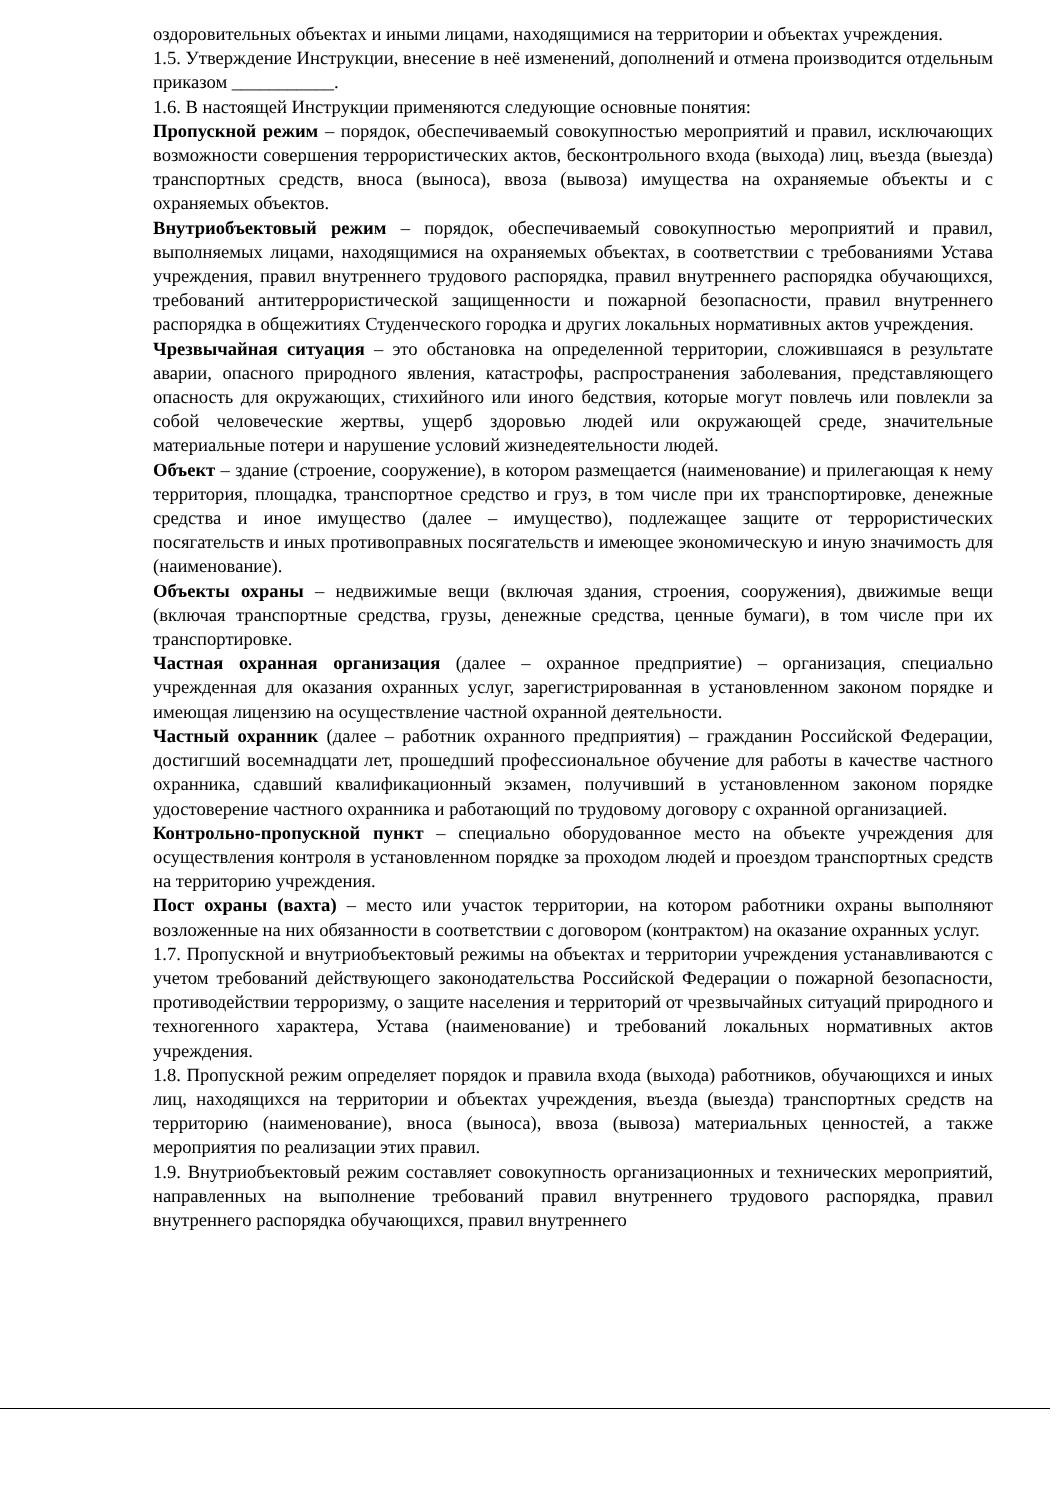оздоровительных объектах и иными лицами, находящимися на территории и объектах учреждения.
1.5. Утверждение Инструкции, внесение в неё изменений, дополнений и отмена производится отдельным приказом ___________.
1.6. В настоящей Инструкции применяются следующие основные понятия:
Пропускной режим – порядок, обеспечиваемый совокупностью мероприятий и правил, исключающих возможности совершения террористических актов, бесконтрольного входа (выхода) лиц, въезда (выезда) транспортных средств, вноса (выноса), ввоза (вывоза) имущества на охраняемые объекты и с охраняемых объектов.
Внутриобъектовый режим – порядок, обеспечиваемый совокупностью мероприятий и правил, выполняемых лицами, находящимися на охраняемых объектах, в соответствии с требованиями Устава учреждения, правил внутреннего трудового распорядка, правил внутреннего распорядка обучающихся, требований антитеррористической защищенности и пожарной безопасности, правил внутреннего распорядка в общежитиях Студенческого городка и других локальных нормативных актов учреждения.
Чрезвычайная ситуация – это обстановка на определенной территории, сложившаяся в результате аварии, опасного природного явления, катастрофы, распространения заболевания, представляющего опасность для окружающих, стихийного или иного бедствия, которые могут повлечь или повлекли за собой человеческие жертвы, ущерб здоровью людей или окружающей среде, значительные материальные потери и нарушение условий жизнедеятельности людей.
Объект – здание (строение, сооружение), в котором размещается (наименование) и прилегающая к нему территория, площадка, транспортное средство и груз, в том числе при их транспортировке, денежные средства и иное имущество (далее – имущество), подлежащее защите от террористических посягательств и иных противоправных посягательств и имеющее экономическую и иную значимость для (наименование).
Объекты охраны – недвижимые вещи (включая здания, строения, сооружения), движимые вещи (включая транспортные средства, грузы, денежные средства, ценные бумаги), в том числе при их транспортировке.
Частная охранная организация (далее – охранное предприятие) – организация, специально учрежденная для оказания охранных услуг, зарегистрированная в установленном законом порядке и имеющая лицензию на осуществление частной охранной деятельности.
Частный охранник (далее – работник охранного предприятия) – гражданин Российской Федерации, достигший восемнадцати лет, прошедший профессиональное обучение для работы в качестве частного охранника, сдавший квалификационный экзамен, получивший в установленном законом порядке удостоверение частного охранника и работающий по трудовому договору с охранной организацией.
Контрольно-пропускной пункт – специально оборудованное место на объекте учреждения для осуществления контроля в установленном порядке за проходом людей и проездом транспортных средств на территорию учреждения.
Пост охраны (вахта) – место или участок территории, на котором работники охраны выполняют возложенные на них обязанности в соответствии с договором (контрактом) на оказание охранных услуг.
1.7. Пропускной и внутриобъектовый режимы на объектах и территории учреждения устанавливаются с учетом требований действующего законодательства Российской Федерации о пожарной безопасности, противодействии терроризму, о защите населения и территорий от чрезвычайных ситуаций природного и техногенного характера, Устава (наименование) и требований локальных нормативных актов учреждения.
1.8. Пропускной режим определяет порядок и правила входа (выхода) работников, обучающихся и иных лиц, находящихся на территории и объектах учреждения, въезда (выезда) транспортных средств на территорию (наименование), вноса (выноса), ввоза (вывоза) материальных ценностей, а также мероприятия по реализации этих правил.
1.9. Внутриобъектовый режим составляет совокупность организационных и технических мероприятий, направленных на выполнение требований правил внутреннего трудового распорядка, правил внутреннего распорядка обучающихся, правил внутреннего